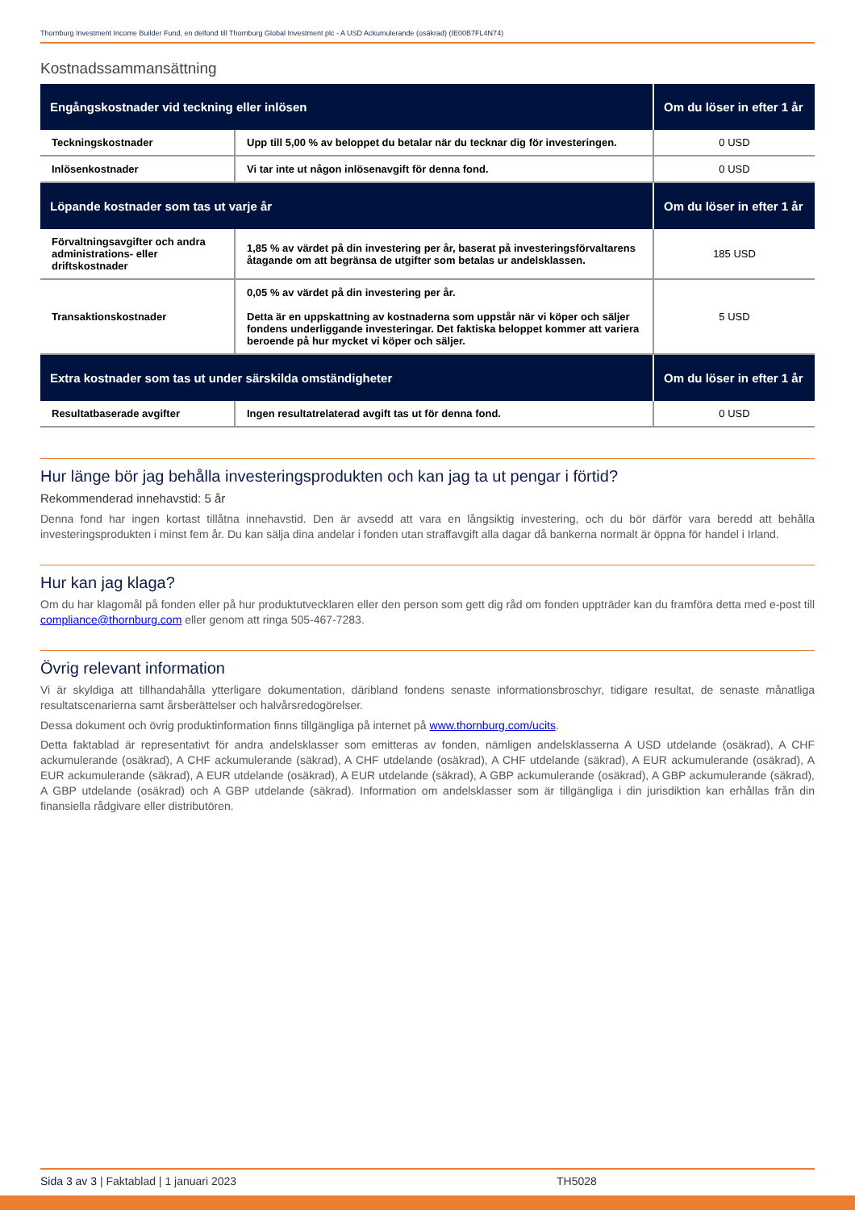Thornburg Investment Income Builder Fund, en delfond till Thornburg Global Investment plc - A USD Ackumulerande (osäkrad) (IE00B7FL4N74)
Kostnadssammansättning
| Engångskostnader vid teckning eller inlösen | | Om du löser in efter 1 år |
| --- | --- | --- |
| Teckningskostnader | Upp till 5,00 % av beloppet du betalar när du tecknar dig för investeringen. | 0 USD |
| Inlösenkostnader | Vi tar inte ut någon inlösenavgift för denna fond. | 0 USD |
| Löpande kostnader som tas ut varje år | | Om du löser in efter 1 år |
| Förvaltningsavgifter och andra administrations- eller driftskostnader | 1,85 % av värdet på din investering per år, baserat på investeringsförvaltarens åtagande om att begränsa de utgifter som betalas ur andelsklassen. | 185 USD |
| Transaktionskostnader | 0,05 % av värdet på din investering per år. Detta är en uppskattning av kostnaderna som uppstår när vi köper och säljer fondens underliggande investeringar. Det faktiska beloppet kommer att variera beroende på hur mycket vi köper och säljer. | 5 USD |
| Extra kostnader som tas ut under särskilda omständigheter | | Om du löser in efter 1 år |
| Resultatbaserade avgifter | Ingen resultatrelaterad avgift tas ut för denna fond. | 0 USD |
Hur länge bör jag behålla investeringsprodukten och kan jag ta ut pengar i förtid?
Rekommenderad innehavstid: 5 år
Denna fond har ingen kortast tillåtna innehavstid. Den är avsedd att vara en långsiktig investering, och du bör därför vara beredd att behålla investeringsprodukten i minst fem år. Du kan sälja dina andelar i fonden utan straffavgift alla dagar då bankerna normalt är öppna för handel i Irland.
Hur kan jag klaga?
Om du har klagomål på fonden eller på hur produktutvecklaren eller den person som gett dig råd om fonden uppträder kan du framföra detta med e-post till compliance@thornburg.com eller genom att ringa 505-467-7283.
Övrig relevant information
Vi är skyldiga att tillhandahålla ytterligare dokumentation, däribland fondens senaste informationsbroschyr, tidigare resultat, de senaste månatliga resultatscenarierna samt årsberättelser och halvårsredogörelser.
Dessa dokument och övrig produktinformation finns tillgängliga på internet på www.thornburg.com/ucits.
Detta faktablad är representativt för andra andelsklasser som emitteras av fonden, nämligen andelsklasserna A USD utdelande (osäkrad), A CHF ackumulerande (osäkrad), A CHF ackumulerande (säkrad), A CHF utdelande (osäkrad), A CHF utdelande (säkrad), A EUR ackumulerande (osäkrad), A EUR ackumulerande (säkrad), A EUR utdelande (osäkrad), A EUR utdelande (säkrad), A GBP ackumulerande (osäkrad), A GBP ackumulerande (säkrad), A GBP utdelande (osäkrad) och A GBP utdelande (säkrad). Information om andelsklasser som är tillgängliga i din jurisdiktion kan erhållas från din finansiella rådgivare eller distributören.
Sida 3 av 3 | Faktablad | 1 januari 2023 TH5028